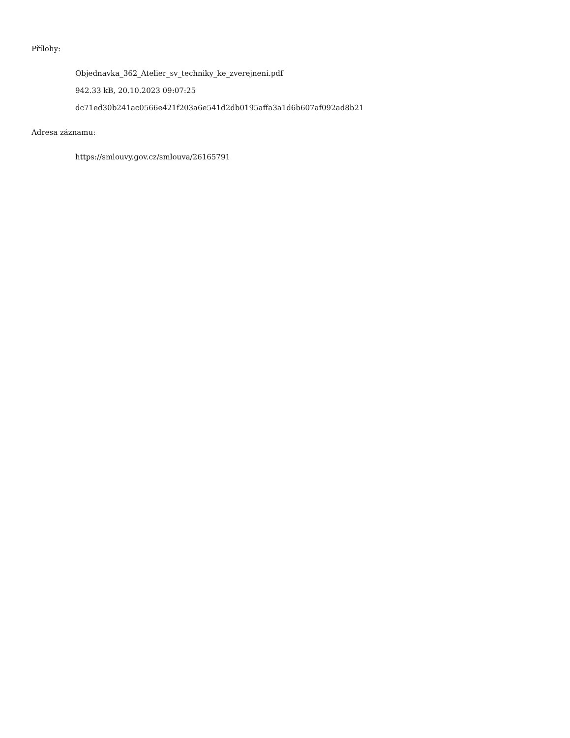Přílohy:
Objednavka_362_Atelier_sv_techniky_ke_zverejneni.pdf
942.33 kB, 20.10.2023 09:07:25
dc71ed30b241ac0566e421f203a6e541d2db0195affa3a1d6b607af092ad8b21
Adresa záznamu:
https://smlouvy.gov.cz/smlouva/26165791